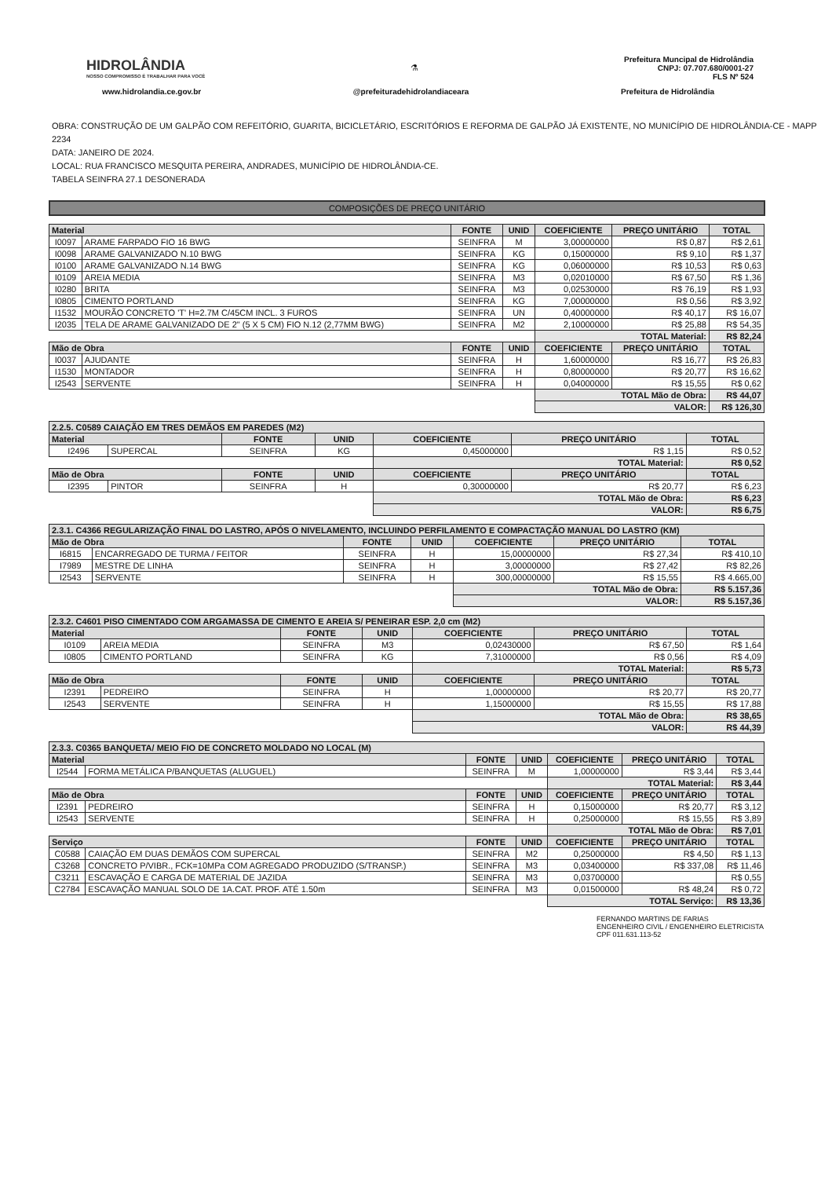HIDROLÂNDIA
NOSSO COMPROMISSO É TRABALHAR PARA VOCÊ
⚗
Prefeitura Muncipal de Hidrolândia
CNPJ: 07.707.680/0001-27
FLS Nº 524
www.hidrolandia.ce.gov.br @prefeituradehidrolandiaceara Prefeitura de Hidrolândia
OBRA: CONSTRUÇÃO DE UM GALPÃO COM REFEITÓRIO, GUARITA, BICICLETÁRIO, ESCRITÓRIOS E REFORMA DE GALPÃO JÁ EXISTENTE, NO MUNICÍPIO DE HIDROLÂNDIA-CE - MAPP 2234
DATA: JANEIRO DE 2024.
LOCAL: RUA FRANCISCO MESQUITA PEREIRA, ANDRADES, MUNICÍPIO DE HIDROLÂNDIA-CE.
TABELA SEINFRA 27.1 DESONERADA
COMPOSIÇÕES DE PREÇO UNITÁRIO
| Material | | FONTE | UNID | COEFICIENTE | PREÇO UNITÁRIO | TOTAL |
| --- | --- | --- | --- | --- | --- | --- |
| I0097 | ARAME FARPADO FIO 16 BWG | SEINFRA | M | 3,00000000 | R$ 0,87 | R$ 2,61 |
| I0098 | ARAME GALVANIZADO N.10 BWG | SEINFRA | KG | 0,15000000 | R$ 9,10 | R$ 1,37 |
| I0100 | ARAME GALVANIZADO N.14 BWG | SEINFRA | KG | 0,06000000 | R$ 10,53 | R$ 0,63 |
| I0109 | AREIA MEDIA | SEINFRA | M3 | 0,02010000 | R$ 67,50 | R$ 1,36 |
| I0280 | BRITA | SEINFRA | M3 | 0,02530000 | R$ 76,19 | R$ 1,93 |
| I0805 | CIMENTO PORTLAND | SEINFRA | KG | 7,00000000 | R$ 0,56 | R$ 3,92 |
| I1532 | MOURÃO CONCRETO 'T' H=2.7M C/45CM INCL. 3 FUROS | SEINFRA | UN | 0,40000000 | R$ 40,17 | R$ 16,07 |
| I2035 | TELA DE ARAME GALVANIZADO DE 2" (5 X 5 CM) FIO N.12 (2,77MM BWG) | SEINFRA | M2 | 2,10000000 | R$ 25,88 | R$ 54,35 |
| | | | | TOTAL Material: | | R$ 82,24 |
| Mão de Obra | | FONTE | UNID | COEFICIENTE | PREÇO UNITÁRIO | TOTAL |
| I0037 | AJUDANTE | SEINFRA | H | 1,60000000 | R$ 16,77 | R$ 26,83 |
| I1530 | MONTADOR | SEINFRA | H | 0,80000000 | R$ 20,77 | R$ 16,62 |
| I2543 | SERVENTE | SEINFRA | H | 0,04000000 | R$ 15,55 | R$ 0,62 |
| | | | | TOTAL Mão de Obra: | | R$ 44,07 |
| | | | | VALOR: | | R$ 126,30 |
| 2.2.5. C0589 CAIAÇÃO EM TRES DEMÃOS EM PAREDES (M2) | | | | | | |
| --- | --- | --- | --- | --- | --- | --- |
| Material | | FONTE | UNID | COEFICIENTE | PREÇO UNITÁRIO | TOTAL |
| I2496 | SUPERCAL | SEINFRA | KG | 0,45000000 | R$ 1,15 | R$ 0,52 |
| | | | | TOTAL Material: | | R$ 0,52 |
| Mão de Obra | | FONTE | UNID | COEFICIENTE | PREÇO UNITÁRIO | TOTAL |
| I2395 | PINTOR | SEINFRA | H | 0,30000000 | R$ 20,77 | R$ 6,23 |
| | | | | TOTAL Mão de Obra: | | R$ 6,23 |
| | | | | VALOR: | | R$ 6,75 |
| 2.3.1. C4366 REGULARIZAÇÃO FINAL DO LASTRO, APÓS O NIVELAMENTO, INCLUINDO PERFILAMENTO E COMPACTAÇÃO MANUAL DO LASTRO (KM) | | | | | | |
| --- | --- | --- | --- | --- | --- | --- |
| Mão de Obra | | FONTE | UNID | COEFICIENTE | PREÇO UNITÁRIO | TOTAL |
| I6815 | ENCARREGADO DE TURMA / FEITOR | SEINFRA | H | 15,00000000 | R$ 27,34 | R$ 410,10 |
| I7989 | MESTRE DE LINHA | SEINFRA | H | 3,00000000 | R$ 27,42 | R$ 82,26 |
| I2543 | SERVENTE | SEINFRA | H | 300,00000000 | R$ 15,55 | R$ 4.665,00 |
| | | | | TOTAL Mão de Obra: | | R$ 5.157,36 |
| | | | | VALOR: | | R$ 5.157,36 |
| 2.3.2. C4601 PISO CIMENTADO COM ARGAMASSA DE CIMENTO E AREIA S/ PENEIRAR ESP. 2,0 cm (M2) | | | | | | |
| --- | --- | --- | --- | --- | --- | --- |
| Material | | FONTE | UNID | COEFICIENTE | PREÇO UNITÁRIO | TOTAL |
| I0109 | AREIA MEDIA | SEINFRA | M3 | 0,02430000 | R$ 67,50 | R$ 1,64 |
| I0805 | CIMENTO PORTLAND | SEINFRA | KG | 7,31000000 | R$ 0,56 | R$ 4,09 |
| | | | | TOTAL Material: | | R$ 5,73 |
| Mão de Obra | | FONTE | UNID | COEFICIENTE | PREÇO UNITÁRIO | TOTAL |
| I2391 | PEDREIRO | SEINFRA | H | 1,00000000 | R$ 20,77 | R$ 20,77 |
| I2543 | SERVENTE | SEINFRA | H | 1,15000000 | R$ 15,55 | R$ 17,88 |
| | | | | TOTAL Mão de Obra: | | R$ 38,65 |
| | | | | VALOR: | | R$ 44,39 |
| 2.3.3. C0365 BANQUETA/ MEIO FIO DE CONCRETO MOLDADO NO LOCAL (M) | | | | | | |
| --- | --- | --- | --- | --- | --- | --- |
| Material | | FONTE | UNID | COEFICIENTE | PREÇO UNITÁRIO | TOTAL |
| I2544 | FORMA METÁLICA P/BANQUETAS (ALUGUEL) | SEINFRA | M | 1,00000000 | R$ 3,44 | R$ 3,44 |
| | | | | TOTAL Material: | | R$ 3,44 |
| Mão de Obra | | FONTE | UNID | COEFICIENTE | PREÇO UNITÁRIO | TOTAL |
| I2391 | PEDREIRO | SEINFRA | H | 0,15000000 | R$ 20,77 | R$ 3,12 |
| I2543 | SERVENTE | SEINFRA | H | 0,25000000 | R$ 15,55 | R$ 3,89 |
| | | | | TOTAL Mão de Obra: | | R$ 7,01 |
| Serviço | | FONTE | UNID | COEFICIENTE | PREÇO UNITÁRIO | TOTAL |
| C0588 | CAIAÇÃO EM DUAS DEMÃOS COM SUPERCAL | SEINFRA | M2 | 0,25000000 | R$ 4,50 | R$ 1,13 |
| C3268 | CONCRETO P/VIBR., FCK=10MPa COM AGREGADO PRODUZIDO (S/TRANSP.) | SEINFRA | M3 | 0,03400000 | R$ 337,08 | R$ 11,46 |
| C3211 | ESCAVAÇÃO E CARGA DE MATERIAL DE JAZIDA | SEINFRA | M3 | 0,03700000 | | R$ 0,55 |
| C2784 | ESCAVAÇÃO MANUAL SOLO DE 1A.CAT. PROF. ATÉ 1.50m | SEINFRA | M3 | 0,01500000 | R$ 48,24 | R$ 0,72 |
| | | | | TOTAL Serviço: | | R$ 13,36 |
FERNANDO MARTINS DE FARIAS
ENGENHEIRO CIVIL / ENGENHEIRO ELETRICISTA
CPF 011.631.113-52